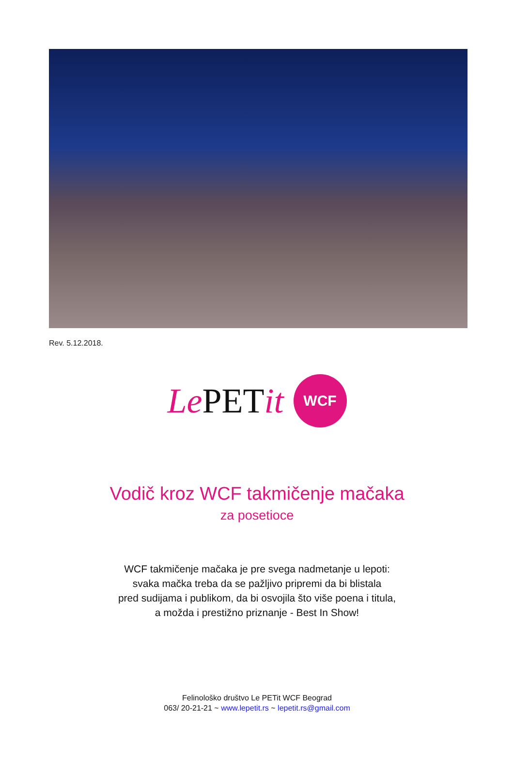Rev. 5.12.2018.
Le PETit
WCF
Vodič kroz WCF takmičenje mačaka
za posetioce
WCF takmičenje mačaka je pre svega nadmetanje u lepoti:
svaka mačka treba da se pažljivo pripremi da bi blistala
pred sudijama i publikom, da bi osvojila što više poena i titula,
a možda i prestižno priznanje - Best In Show!
Felinološko društvo Le PETit WCF Beograd
063/ 20-21-21 ~ www.lepetit.rs ~ lepetit.rs@gmail.com